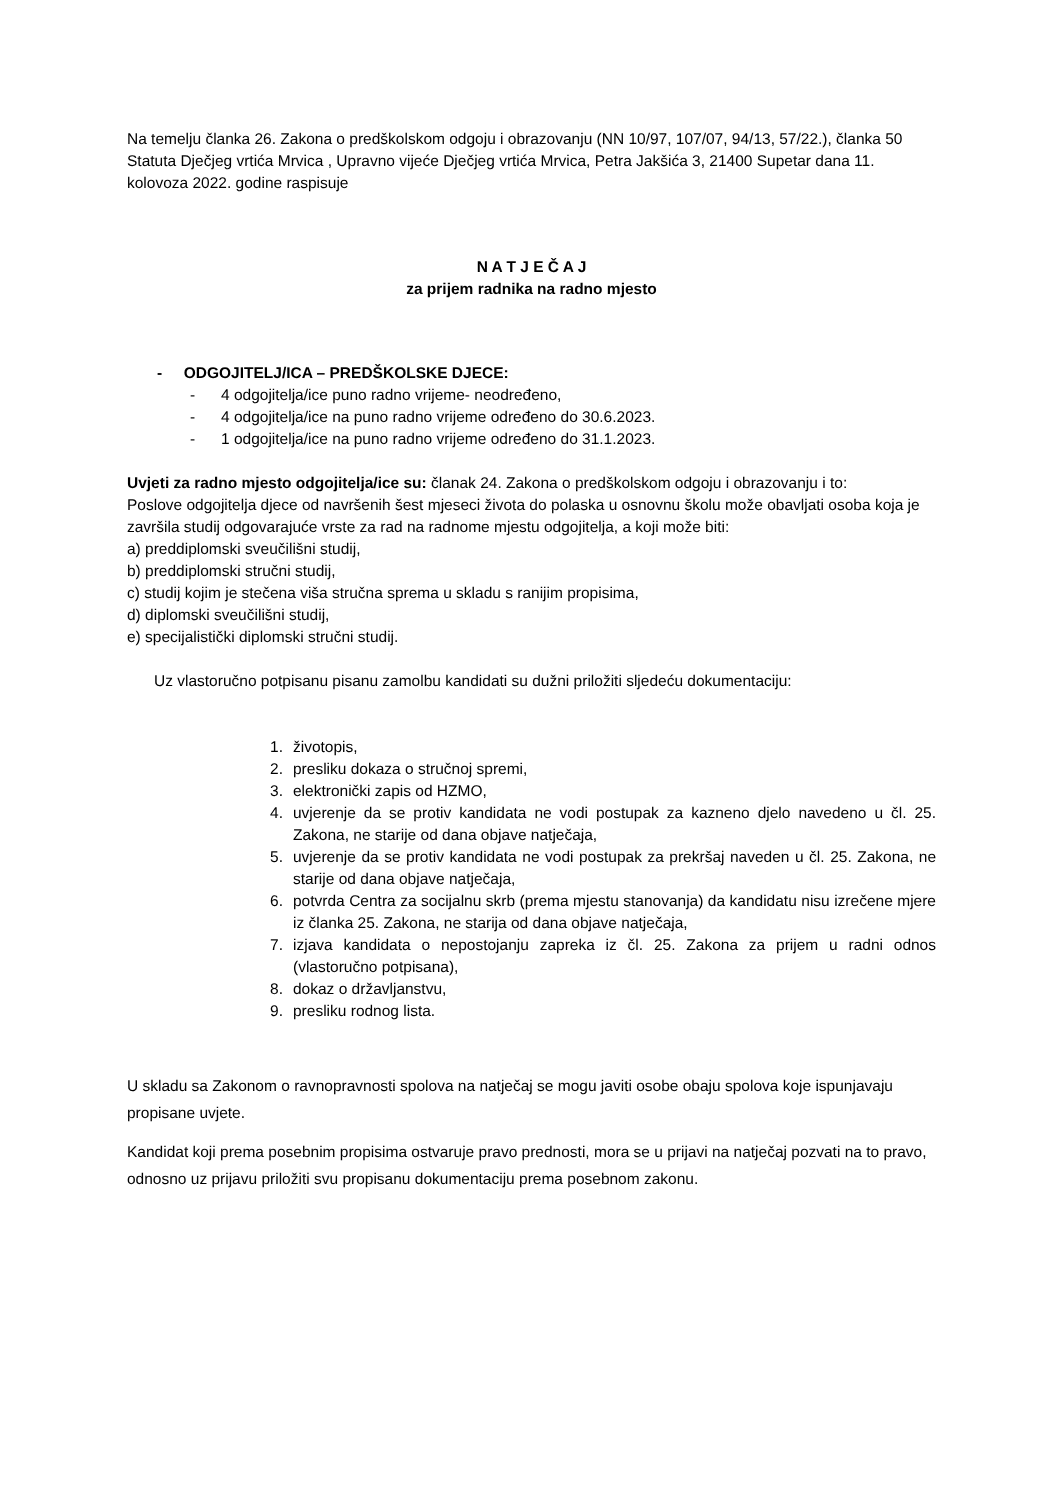Na temelju članka 26. Zakona o predškolskom odgoju i obrazovanju (NN 10/97, 107/07, 94/13, 57/22.), članka 50 Statuta Dječjeg vrtića Mrvica , Upravno vijeće Dječjeg vrtića Mrvica, Petra Jakšića 3, 21400 Supetar dana 11. kolovoza 2022. godine raspisuje
N A T J E Č A J
za prijem radnika na radno mjesto
- ODGOJITELJ/ICA – PREDŠKOLSKE DJECE:
- 4 odgojitelja/ice puno radno vrijeme- neodređeno,
- 4 odgojitelja/ice na puno radno vrijeme određeno do 30.6.2023.
- 1 odgojitelja/ice na puno radno vrijeme određeno do 31.1.2023.
Uvjeti za radno mjesto odgojitelja/ice su: članak 24. Zakona o predškolskom odgoju i obrazovanju i to:
Poslove odgojitelja djece od navršenih šest mjeseci života do polaska u osnovnu školu može obavljati osoba koja je završila studij odgovarajuće vrste za rad na radnome mjestu odgojitelja, a koji može biti:
a) preddiplomski sveučilišni studij,
b) preddiplomski stručni studij,
c) studij kojim je stečena viša stručna sprema u skladu s ranijim propisima,
d) diplomski sveučilišni studij,
e) specijalistički diplomski stručni studij.
Uz vlastoručno potpisanu pisanu zamolbu kandidati su dužni priložiti sljedeću dokumentaciju:
1. životopis,
2. presliku dokaza o stručnoj spremi,
3. elektronički zapis od HZMO,
4. uvjerenje da se protiv kandidata ne vodi postupak za kazneno djelo navedeno u čl. 25. Zakona, ne starije od dana objave natječaja,
5. uvjerenje da se protiv kandidata ne vodi postupak za prekršaj naveden u čl. 25. Zakona, ne starije od dana objave natječaja,
6. potvrda Centra za socijalnu skrb (prema mjestu stanovanja) da kandidatu nisu izrečene mjere iz članka 25. Zakona, ne starija od dana objave natječaja,
7. izjava kandidata o nepostojanju zapreka iz čl. 25. Zakona za prijem u radni odnos (vlastoručno potpisana),
8. dokaz o državljanstvu,
9. presliku rodnog lista.
U skladu sa Zakonom o ravnopravnosti spolova na natječaj se mogu javiti osobe obaju spolova koje ispunjavaju propisane uvjete.
Kandidat koji prema posebnim propisima ostvaruje pravo prednosti, mora se u prijavi na natječaj pozvati na to pravo, odnosno uz prijavu priložiti svu propisanu dokumentaciju prema posebnom zakonu.